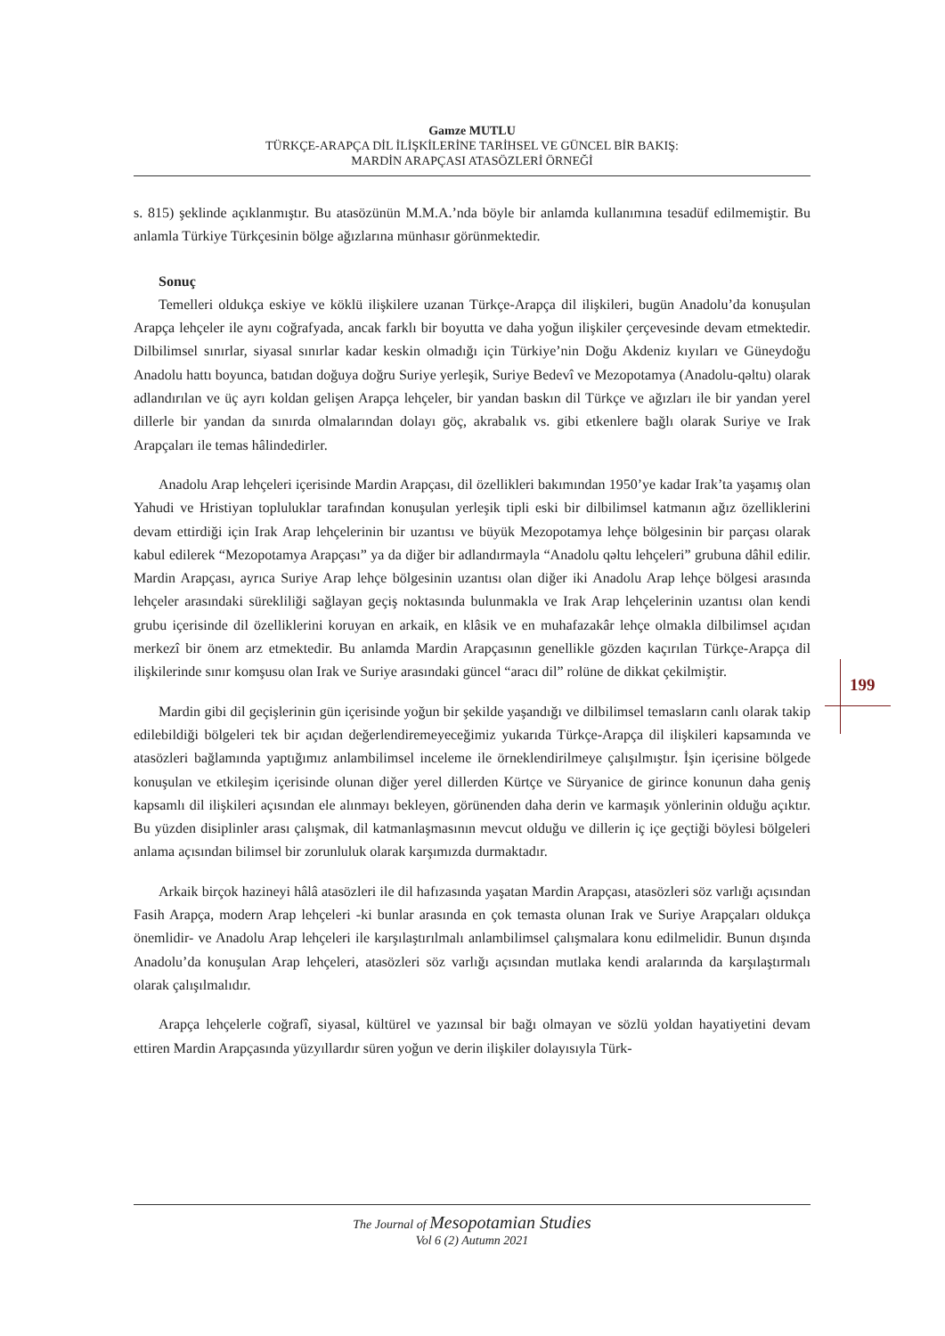Gamze MUTLU
TÜRKÇE-ARAPÇA DİL İLİŞKİLERİNE TARİHSEL VE GÜNCEL BİR BAKIŞ:
MARDİN ARAPÇASI ATASÖZLERİ ÖRNEĞİ
s. 815) şeklinde açıklanmıştır. Bu atasözünün M.M.A.’nda böyle bir anlamda kullanımına tesadüf edilmemiştir. Bu anlamla Türkiye Türkçesinin bölge ağızlarına münhasır görünmektedir.
Sonuç
Temelleri oldukça eskiye ve köklü ilişkilere uzanan Türkçe-Arapça dil ilişkileri, bugün Anadolu’da konuşulan Arapça lehçeler ile aynı coğrafyada, ancak farklı bir boyutta ve daha yoğun ilişkiler çerçevesinde devam etmektedir. Dilbilimsel sınırlar, siyasal sınırlar kadar keskin olmadığı için Türkiye’nin Doğu Akdeniz kıyıları ve Güneydoğu Anadolu hattı boyunca, batıdan doğuya doğru Suriye yerleşik, Suriye Bedevî ve Mezopotamya (Anadolu-qəltu) olarak adlandırılan ve üç ayrı koldan gelişen Arapça lehçeler, bir yandan baskın dil Türkçe ve ağızları ile bir yandan yerel dillerle bir yandan da sınırda olmalarından dolayı göç, akrabalık vs. gibi etkenlere bağlı olarak Suriye ve Irak Arapçaları ile temas hâlindedirler.
Anadolu Arap lehçeleri içerisinde Mardin Arapçası, dil özellikleri bakımından 1950’ye kadar Irak’ta yaşamış olan Yahudi ve Hristiyan topluluklar tarafından konuşulan yerleşik tipli eski bir dilbilimsel katmanın ağız özelliklerini devam ettirdiği için Irak Arap lehçelerinin bir uzantısı ve büyük Mezopotamya lehçe bölgesinin bir parçası olarak kabul edilerek “Mezopotamya Arapçası” ya da diğer bir adlandırmayla “Anadolu qəltu lehçeleri” grubuna dâhil edilir. Mardin Arapçası, ayrıca Suriye Arap lehçe bölgesinin uzantısı olan diğer iki Anadolu Arap lehçe bölgesi arasında lehçeler arasındaki sürekliliği sağlayan geçiş noktasında bulunmakla ve Irak Arap lehçelerinin uzantısı olan kendi grubu içerisinde dil özelliklerini koruyan en arkaik, en klâsik ve en muhafazakâr lehçe olmakla dilbilimsel açıdan merkezî bir önem arz etmektedir. Bu anlamda Mardin Arapçasının genellikle gözden kaçırılan Türkçe-Arapça dil ilişkilerinde sınır komşusu olan Irak ve Suriye arasındaki güncel “aracı dil” rolüne de dikkat çekilmiştir.
Mardin gibi dil geçişlerinin gün içerisinde yoğun bir şekilde yaşandığı ve dilbilimsel temasların canlı olarak takip edilebildiği bölgeleri tek bir açıdan değerlendiremeyeceğimiz yukarıda Türkçe-Arapça dil ilişkileri kapsamında ve atasözleri bağlamında yaptığımız anlambilimsel inceleme ile örneklendirilmeye çalışılmıştır. İşin içerisine bölgede konuşulan ve etkileşim içerisinde olunan diğer yerel dillerden Kürtçe ve Süryanice de girince konunun daha geniş kapsamlı dil ilişkileri açısından ele alınmayı bekleyen, görünenden daha derin ve karmaşık yönlerinin olduğu açıktır. Bu yüzden disiplinler arası çalışmak, dil katmanlaşmasının mevcut olduğu ve dillerin iç içe geçtiği böylesi bölgeleri anlama açısından bilimsel bir zorunluluk olarak karşımızda durmaktadır.
Arkaik birçok hazineyi hâlâ atasözleri ile dil hafızasında yaşatan Mardin Arapçası, atasözleri söz varlığı açısından Fasih Arapça, modern Arap lehçeleri -ki bunlar arasında en çok temasta olunan Irak ve Suriye Arapçaları oldukça önemlidir- ve Anadolu Arap lehçeleri ile karşılaştırılmalı anlambilimsel çalışmalara konu edilmelidir. Bunun dışında Anadolu’da konuşulan Arap lehçeleri, atasözleri söz varlığı açısından mutlaka kendi aralarında da karşılaştırmalı olarak çalışılmalıdır.
Arapça lehçelerle coğrafî, siyasal, kültürel ve yazınsal bir bağı olmayan ve sözlü yoldan hayatiyetini devam ettiren Mardin Arapçasında yüzyıllardır süren yoğun ve derin ilişkiler dolayısıyla Türk-
199
The Journal of Mesopotamian Studies
Vol 6 (2) Autumn 2021